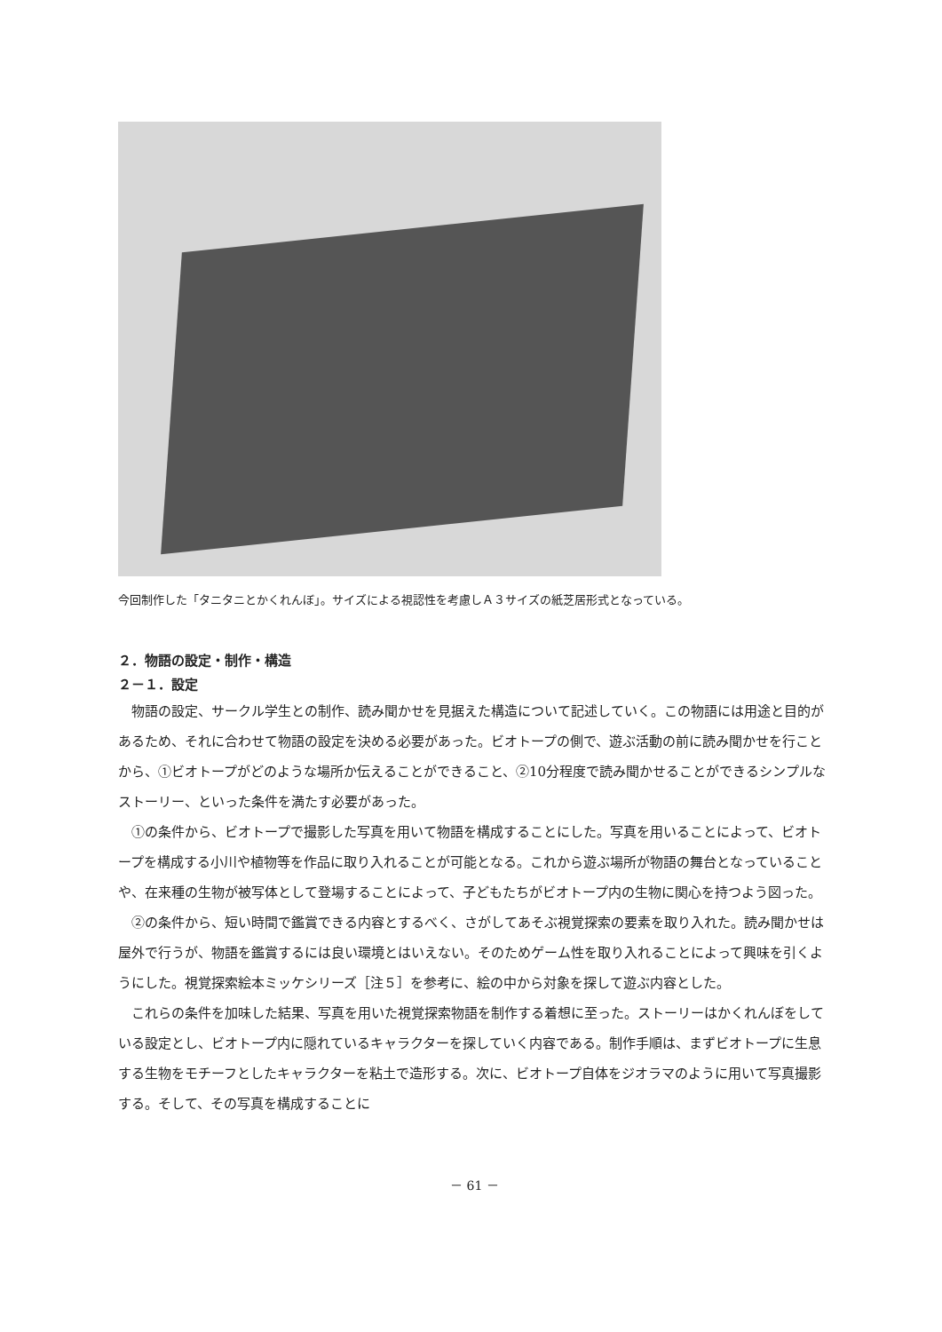今回制作した「タニタニとかくれんぼ」。サイズによる視認性を考慮しＡ３サイズの紙芝居形式となっている。
２．物語の設定・制作・構造
２－１．設定
物語の設定、サークル学生との制作、読み聞かせを見据えた構造について記述していく。この物語には用途と目的があるため、それに合わせて物語の設定を決める必要があった。ビオトープの側で、遊ぶ活動の前に読み聞かせを行ことから、①ビオトープがどのような場所か伝えることができること、②10分程度で読み聞かせることができるシンプルなストーリー、といった条件を満たす必要があった。
①の条件から、ビオトープで撮影した写真を用いて物語を構成することにした。写真を用いることによって、ビオトープを構成する小川や植物等を作品に取り入れることが可能となる。これから遊ぶ場所が物語の舞台となっていることや、在来種の生物が被写体として登場することによって、子どもたちがビオトープ内の生物に関心を持つよう図った。
②の条件から、短い時間で鑑賞できる内容とするべく、さがしてあそぶ視覚探索の要素を取り入れた。読み聞かせは屋外で行うが、物語を鑑賞するには良い環境とはいえない。そのためゲーム性を取り入れることによって興味を引くようにした。視覚探索絵本ミッケシリーズ［注５］を参考に、絵の中から対象を探して遊ぶ内容とした。
これらの条件を加味した結果、写真を用いた視覚探索物語を制作する着想に至った。ストーリーはかくれんぼをしている設定とし、ビオトープ内に隠れているキャラクターを探していく内容である。制作手順は、まずビオトープに生息する生物をモチーフとしたキャラクターを粘土で造形する。次に、ビオトープ自体をジオラマのように用いて写真撮影する。そして、その写真を構成することに
－ 61 －